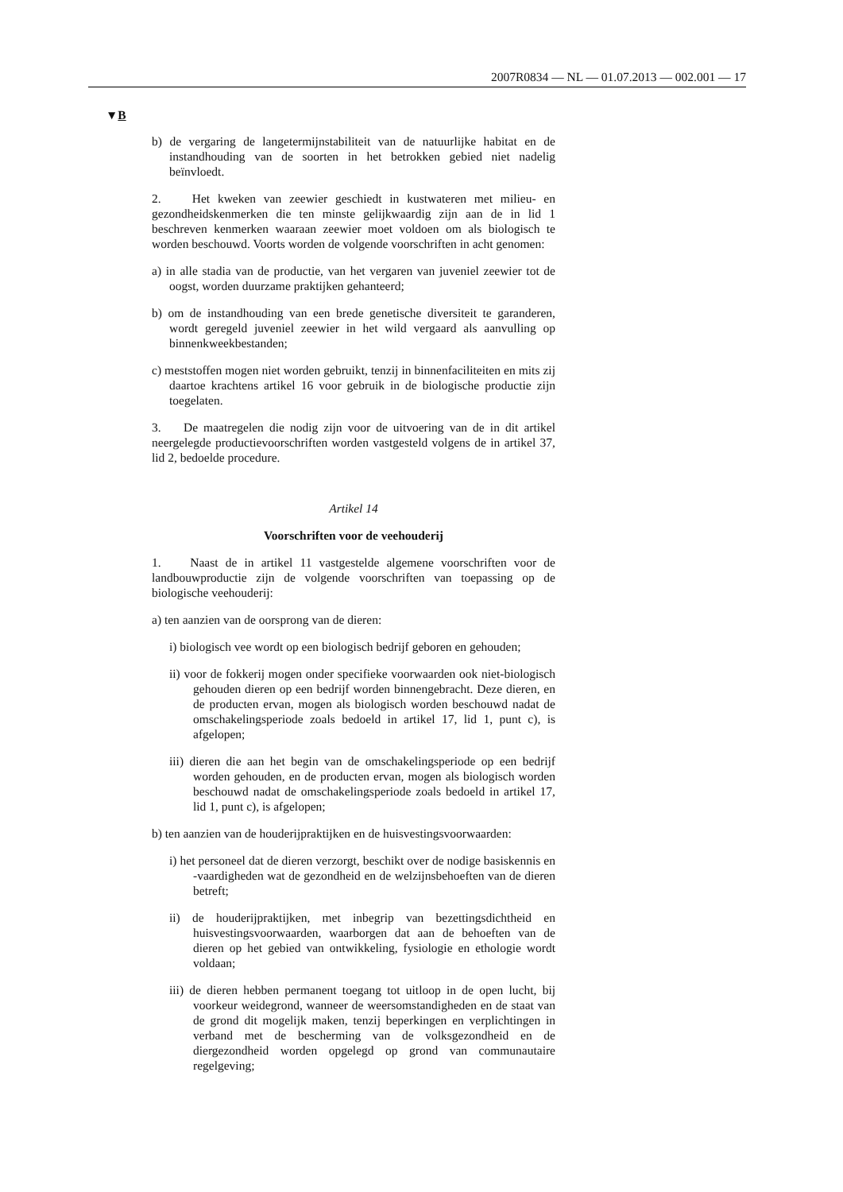2007R0834 — NL — 01.07.2013 — 002.001 — 17
▼B
b) de vergaring de langetermijnstabiliteit van de natuurlijke habitat en de instandhouding van de soorten in het betrokken gebied niet nadelig beïnvloedt.
2. Het kweken van zeewier geschiedt in kustwateren met milieu- en gezondheidskenmerken die ten minste gelijkwaardig zijn aan de in lid 1 beschreven kenmerken waaraan zeewier moet voldoen om als biologisch te worden beschouwd. Voorts worden de volgende voorschriften in acht genomen:
a) in alle stadia van de productie, van het vergaren van juveniel zeewier tot de oogst, worden duurzame praktijken gehanteerd;
b) om de instandhouding van een brede genetische diversiteit te garanderen, wordt geregeld juveniel zeewier in het wild vergaard als aanvulling op binnenkweekbestanden;
c) meststoffen mogen niet worden gebruikt, tenzij in binnenfaciliteiten en mits zij daartoe krachtens artikel 16 voor gebruik in de biologische productie zijn toegelaten.
3. De maatregelen die nodig zijn voor de uitvoering van de in dit artikel neergelegde productievoorschriften worden vastgesteld volgens de in artikel 37, lid 2, bedoelde procedure.
Artikel 14
Voorschriften voor de veehouderij
1. Naast de in artikel 11 vastgestelde algemene voorschriften voor de landbouwproductie zijn de volgende voorschriften van toepassing op de biologische veehouderij:
a) ten aanzien van de oorsprong van de dieren:
i) biologisch vee wordt op een biologisch bedrijf geboren en gehouden;
ii) voor de fokkerij mogen onder specifieke voorwaarden ook niet-biologisch gehouden dieren op een bedrijf worden binnengebracht. Deze dieren, en de producten ervan, mogen als biologisch worden beschouwd nadat de omschakelingsperiode zoals bedoeld in artikel 17, lid 1, punt c), is afgelopen;
iii) dieren die aan het begin van de omschakelingsperiode op een bedrijf worden gehouden, en de producten ervan, mogen als biologisch worden beschouwd nadat de omschakelingsperiode zoals bedoeld in artikel 17, lid 1, punt c), is afgelopen;
b) ten aanzien van de houderijpraktijken en de huisvestingsvoorwaarden:
i) het personeel dat de dieren verzorgt, beschikt over de nodige basiskennis en -vaardigheden wat de gezondheid en de welzijnsbehoeften van de dieren betreft;
ii) de houderijpraktijken, met inbegrip van bezettingsdichtheid en huisvestingsvoorwaarden, waarborgen dat aan de behoeften van de dieren op het gebied van ontwikkeling, fysiologie en ethologie wordt voldaan;
iii) de dieren hebben permanent toegang tot uitloop in de open lucht, bij voorkeur weidegrond, wanneer de weersomstandigheden en de staat van de grond dit mogelijk maken, tenzij beperkingen en verplichtingen in verband met de bescherming van de volksgezondheid en de diergezondheid worden opgelegd op grond van communautaire regelgeving;